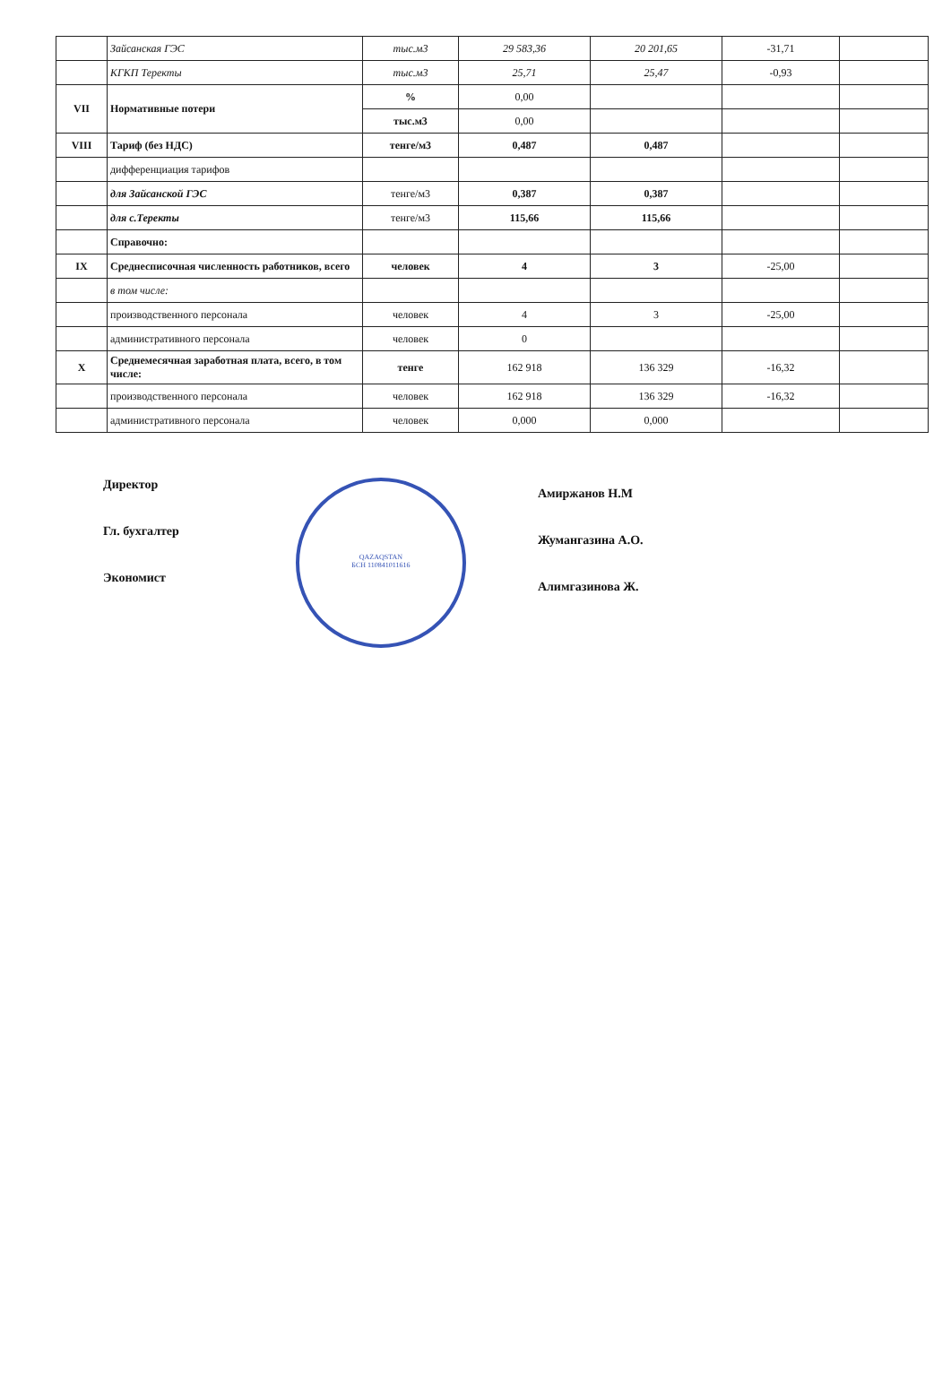| | Зайсанская ГЭС | тыс.м3 | 29 583,36 | 20 201,65 | -31,71 | |
| | КГКП Теректы | тыс.м3 | 25,71 | 25,47 | -0,93 | |
| VII | Нормативные потери | % | 0,00 | | | |
| | | тыс.м3 | 0,00 | | | |
| VIII | Тариф (без НДС) | тенге/м3 | 0,487 | 0,487 | | |
| | дифференциация тарифов | | | | | |
| | для Зайсанской ГЭС | тенге/м3 | 0,387 | 0,387 | | |
| | для с.Теректы | тенге/м3 | 115,66 | 115,66 | | |
| | Справочно: | | | | | |
| IX | Среднесписочная численность работников, всего | человек | 4 | 3 | -25,00 | |
| | в том числе: | | | | | |
| | производственного персонала | человек | 4 | 3 | -25,00 | |
| | административного персонала | человек | 0 | | | |
| X | Среднемесячная заработная плата, всего, в том числе: | тенге | 162 918 | 136 329 | -16,32 | |
| | производственного персонала | человек | 162 918 | 136 329 | -16,32 | |
| | административного персонала | человек | 0,000 | 0,000 | | |
Директор
Гл. бухгалтер
Экономист
QAZAQSTAN
БСН 110841011616
Амиржанов Н.М
Жумангазина А.О.
Алимгазинова Ж.